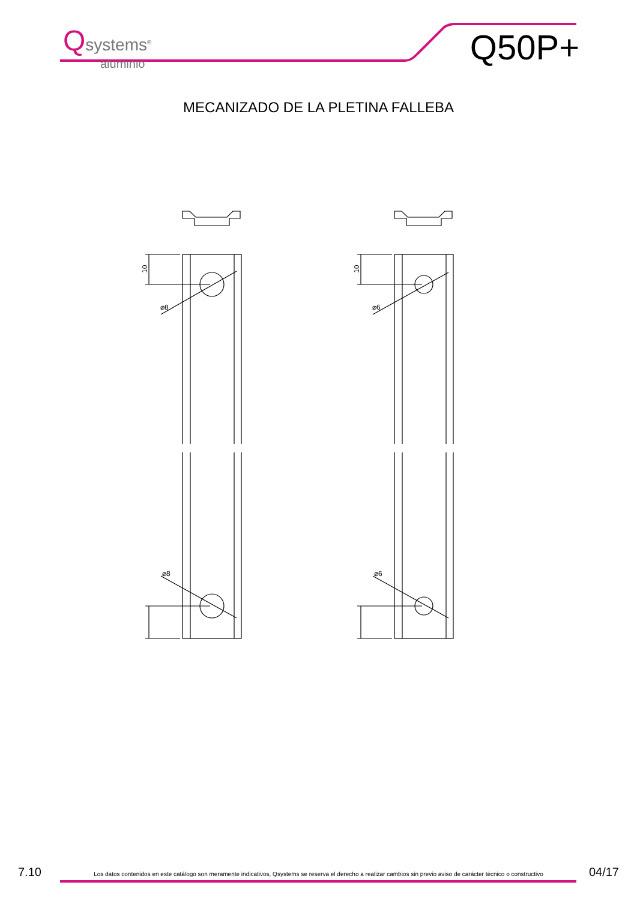Qsystems<sup>®</sup>
aluminio
Q50P+
MECANIZADO DE LA PLETINA FALLEBA
⌀8
⌀8
10
⌀6
⌀6
10
7.10 Los datos contenidos en este catálogo son meramente indicativos, Qsystems se reserva el derecho a realizar cambios sin previo aviso de carácter técnico o constructivo 04/17